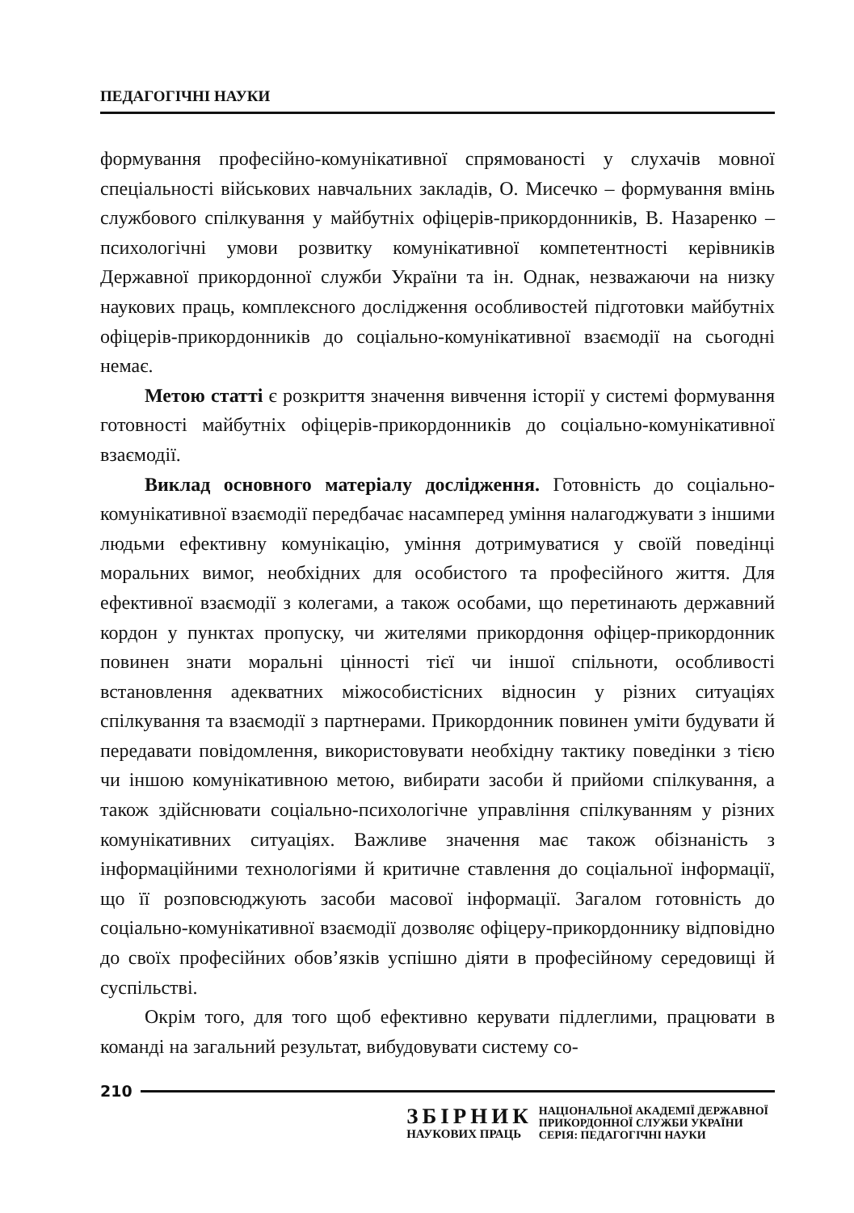ПЕДАГОГІЧНІ НАУКИ
формування професійно-комунікативної спрямованості у слухачів мовної спеціальності військових навчальних закладів, О. Мисечко – формування вмінь службового спілкування у майбутніх офіцерів-прикордонників, В. Назаренко – психологічні умови розвитку комунікативної компетентності керівників Державної прикордонної служби України та ін. Однак, незважаючи на низку наукових праць, комплексного дослідження особливостей підготовки майбутніх офіцерів-прикордонників до соціально-комунікативної взаємодії на сьогодні немає.
Метою статті є розкриття значення вивчення історії у системі формування готовності майбутніх офіцерів-прикордонників до соціально-комунікативної взаємодії.
Виклад основного матеріалу дослідження. Готовність до соціально-комунікативної взаємодії передбачає насамперед уміння налагоджувати з іншими людьми ефективну комунікацію, уміння дотримуватися у своїй поведінці моральних вимог, необхідних для особистого та професійного життя. Для ефективної взаємодії з колегами, а також особами, що перетинають державний кордон у пунктах пропуску, чи жителями прикордоння офіцер-прикордонник повинен знати моральні цінності тієї чи іншої спільноти, особливості встановлення адекватних міжособистісних відносин у різних ситуаціях спілкування та взаємодії з партнерами. Прикордонник повинен уміти будувати й передавати повідомлення, використовувати необхідну тактику поведінки з тією чи іншою комунікативною метою, вибирати засоби й прийоми спілкування, а також здійснювати соціально-психологічне управління спілкуванням у різних комунікативних ситуаціях. Важливе значення має також обізнаність з інформаційними технологіями й критичне ставлення до соціальної інформації, що її розповсюджують засоби масової інформації. Загалом готовність до соціально-комунікативної взаємодії дозволяє офіцеру-прикордоннику відповідно до своїх професійних обов’язків успішно діяти в професійному середовищі й суспільстві.
Окрім того, для того щоб ефективно керувати підлеглими, працювати в команді на загальний результат, вибудовувати систему со-
210
ЗБІРНИК
НАУКОВИХ ПРАЦЬ
НАЦІОНАЛЬНОЇ АКАДЕМІЇ ДЕРЖАВНОЇ
ПРИКОРДОННОЇ СЛУЖБИ УКРАЇНИ
СЕРІЯ: ПЕДАГОГІЧНІ НАУКИ